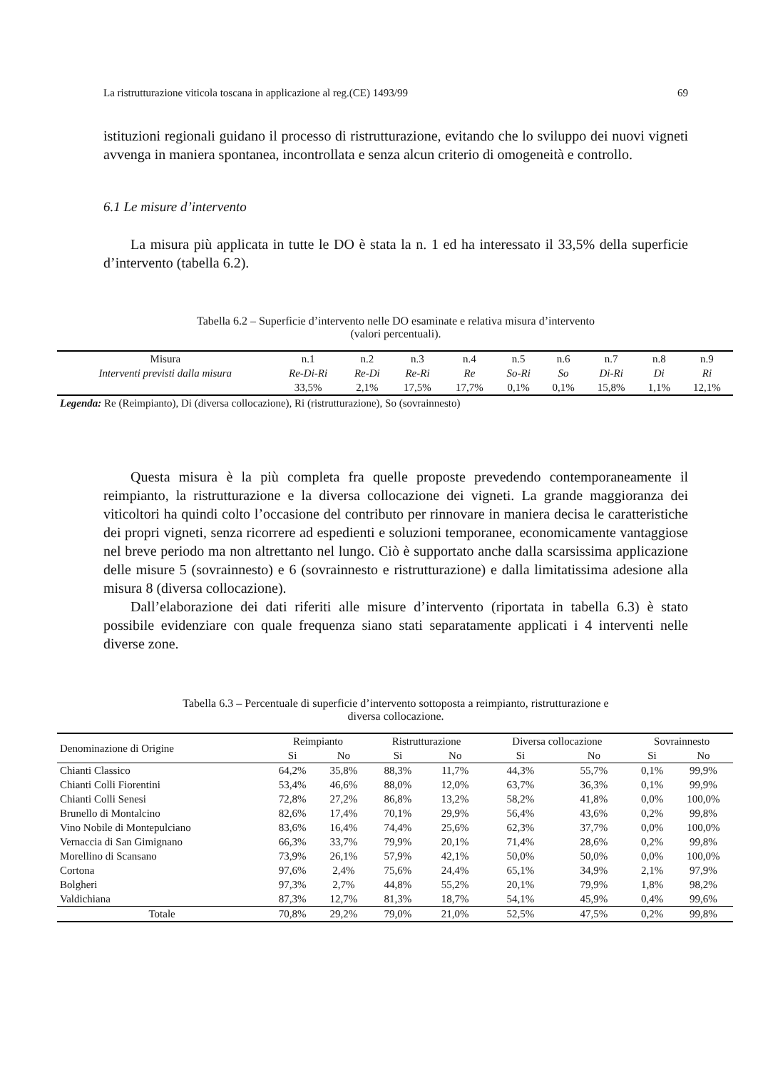La ristrutturazione viticola toscana in applicazione al reg.(CE) 1493/99 69
istituzioni regionali guidano il processo di ristrutturazione, evitando che lo svilup­po dei nuovi vigneti avvenga in maniera spontanea, incontrollata e senza alcun criterio di omogeneità e controllo.
6.1 Le misure d’intervento
La misura più applicata in tutte le DO è stata la n. 1 ed ha interessato il 33,5% della superficie d’intervento (tabella 6.2).
Tabella 6.2 – Superficie d’intervento nelle DO esaminate e relativa misura d’intervento
(valori percentuali).
| Misura | n.1 | n.2 | n.3 | n.4 | n.5 | n.6 | n.7 | n.8 | n.9 |
| --- | --- | --- | --- | --- | --- | --- | --- | --- | --- |
| Interventi previsti dalla misura | Re-Di-Ri | Re-Di | Re-Ri | Re | So-Ri | So | Di-Ri | Di | Ri |
| | 33,5% | 2,1% | 17,5% | 17,7% | 0,1% | 0,1% | 15,8% | 1,1% | 12,1% |
| Legenda: Re (Reimpianto), Di (diversa collocazione), Ri (ristrutturazione), So (sovrainnesto) | | | | | | | | | |
Questa misura è la più completa fra quelle proposte prevedendo contempora­neamente il reimpianto, la ristrutturazione e la diversa collocazione dei vigneti. La grande maggioranza dei viticoltori ha quindi colto l’occasione del contributo per rinnovare in maniera decisa le caratteristiche dei propri vigneti, senza ricorrere ad espedienti e soluzioni temporanee, economicamente vantaggiose nel breve perio­do ma non altrettanto nel lungo. Ciò è supportato anche dalla scarsissima appli­cazione delle misure 5 (sovrainnesto) e 6 (sovrainnesto e ristrutturazione) e dalla limitatissima adesione alla misura 8 (diversa collocazione).
Dall’elaborazione dei dati riferiti alle misure d’intervento (riportata in tabella 6.3) è stato possibile evidenziare con quale frequenza siano stati separatamente ap­plicati i 4 interventi nelle diverse zone.
Tabella 6.3 – Percentuale di superficie d’intervento sottoposta a reimpianto, ristrutturazione e
diversa collocazione.
| Denominazione di Origine | Reimpianto | | Ristrutturazione | | Diversa collocazione | | Sovrainnesto | |
| --- | --- | --- | --- | --- | --- | --- | --- | --- |
| | Si | No | Si | No | Si | No | Si | No |
| Chianti Classico | 64,2% | 35,8% | 88,3% | 11,7% | 44,3% | 55,7% | 0,1% | 99,9% |
| Chianti Colli Fiorentini | 53,4% | 46,6% | 88,0% | 12,0% | 63,7% | 36,3% | 0,1% | 99,9% |
| Chianti Colli Senesi | 72,8% | 27,2% | 86,8% | 13,2% | 58,2% | 41,8% | 0,0% | 100,0% |
| Brunello di Montalcino | 82,6% | 17,4% | 70,1% | 29,9% | 56,4% | 43,6% | 0,2% | 99,8% |
| Vino Nobile di Montepulciano | 83,6% | 16,4% | 74,4% | 25,6% | 62,3% | 37,7% | 0,0% | 100,0% |
| Vernaccia di San Gimignano | 66,3% | 33,7% | 79,9% | 20,1% | 71,4% | 28,6% | 0,2% | 99,8% |
| Morellino di Scansano | 73,9% | 26,1% | 57,9% | 42,1% | 50,0% | 50,0% | 0,0% | 100,0% |
| Cortona | 97,6% | 2,4% | 75,6% | 24,4% | 65,1% | 34,9% | 2,1% | 97,9% |
| Bolgheri | 97,3% | 2,7% | 44,8% | 55,2% | 20,1% | 79,9% | 1,8% | 98,2% |
| Valdichiana | 87,3% | 12,7% | 81,3% | 18,7% | 54,1% | 45,9% | 0,4% | 99,6% |
| Totale | 70,8% | 29,2% | 79,0% | 21,0% | 52,5% | 47,5% | 0,2% | 99,8% |